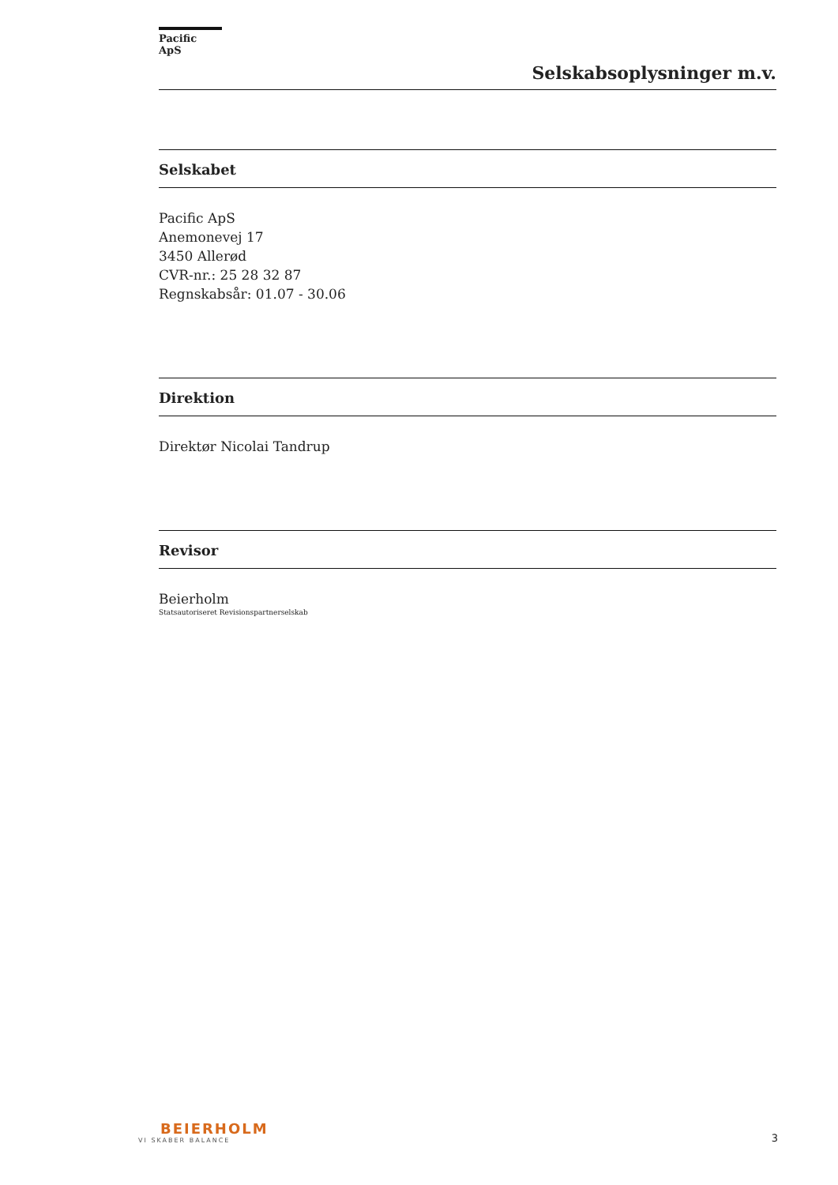Pacific ApS
Selskabsoplysninger m.v.
Selskabet
Pacific ApS
Anemonevej 17
3450 Allerød
CVR-nr.: 25 28 32 87
Regnskabsår: 01.07 - 30.06
Direktion
Direktør Nicolai Tandrup
Revisor
Beierholm
Statsautoriseret Revisionspartnerselskab
BEIERHOLM
VI SKABER BALANCE
3